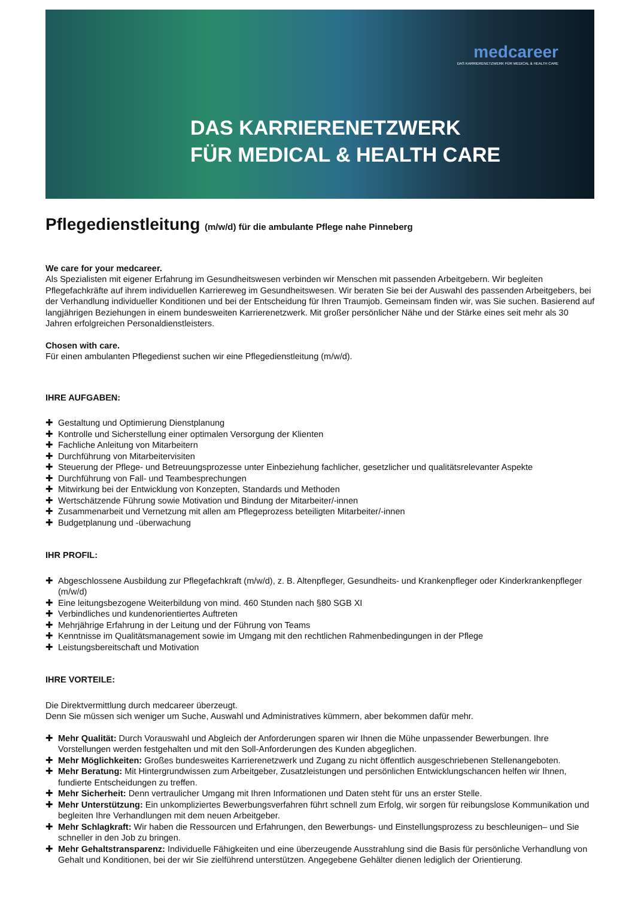medcareer
DAS KARRIERENETZWERK FÜR MEDICAL & HEALTH CARE
DAS KARRIERENETZWERK
FÜR MEDICAL & HEALTH CARE
Pflegedienstleitung (m/w/d) für die ambulante Pflege nahe Pinneberg
We care for your medcareer.
Als Spezialisten mit eigener Erfahrung im Gesundheitswesen verbinden wir Menschen mit passenden Arbeitgebern. Wir begleiten Pflegefachkräfte auf ihrem individuellen Karriereweg im Gesundheitswesen. Wir beraten Sie bei der Auswahl des passenden Arbeitgebers, bei der Verhandlung individueller Konditionen und bei der Entscheidung für Ihren Traumjob. Gemeinsam finden wir, was Sie suchen. Basierend auf langjährigen Beziehungen in einem bundesweiten Karrierenetzwerk. Mit großer persönlicher Nähe und der Stärke eines seit mehr als 30 Jahren erfolgreichen Personaldienstleisters.
Chosen with care.
Für einen ambulanten Pflegedienst suchen wir eine Pflegedienstleitung (m/w/d).
IHRE AUFGABEN:
✚ Gestaltung und Optimierung Dienstplanung
✚ Kontrolle und Sicherstellung einer optimalen Versorgung der Klienten
✚ Fachliche Anleitung von Mitarbeitern
✚ Durchführung von Mitarbeitervisiten
✚ Steuerung der Pflege- und Betreuungsprozesse unter Einbeziehung fachlicher, gesetzlicher und qualitätsrelevanter Aspekte
✚ Durchführung von Fall- und Teambesprechungen
✚ Mitwirkung bei der Entwicklung von Konzepten, Standards und Methoden
✚ Wertschätzende Führung sowie Motivation und Bindung der Mitarbeiter/-innen
✚ Zusammenarbeit und Vernetzung mit allen am Pflegeprozess beteiligten Mitarbeiter/-innen
✚ Budgetplanung und -überwachung
IHR PROFIL:
✚ Abgeschlossene Ausbildung zur Pflegefachkraft (m/w/d), z. B. Altenpfleger, Gesundheits- und Krankenpfleger oder Kinderkrankenpfleger (m/w/d)
✚ Eine leitungsbezogene Weiterbildung von mind. 460 Stunden nach §80 SGB XI
✚ Verbindliches und kundenorientiertes Auftreten
✚ Mehrjährige Erfahrung in der Leitung und der Führung von Teams
✚ Kenntnisse im Qualitätsmanagement sowie im Umgang mit den rechtlichen Rahmenbedingungen in der Pflege
✚ Leistungsbereitschaft und Motivation
IHRE VORTEILE:
Die Direktvermittlung durch medcareer überzeugt.
Denn Sie müssen sich weniger um Suche, Auswahl und Administratives kümmern, aber bekommen dafür mehr.
✚ Mehr Qualität: Durch Vorauswahl und Abgleich der Anforderungen sparen wir Ihnen die Mühe unpassender Bewerbungen. Ihre Vorstellungen werden festgehalten und mit den Soll-Anforderungen des Kunden abgeglichen.
✚ Mehr Möglichkeiten: Großes bundesweites Karrierenetzwerk und Zugang zu nicht öffentlich ausgeschriebenen Stellenangeboten.
✚ Mehr Beratung: Mit Hintergrundwissen zum Arbeitgeber, Zusatzleistungen und persönlichen Entwicklungschancen helfen wir Ihnen, fundierte Entscheidungen zu treffen.
✚ Mehr Sicherheit: Denn vertraulicher Umgang mit Ihren Informationen und Daten steht für uns an erster Stelle.
✚ Mehr Unterstützung: Ein unkompliziertes Bewerbungsverfahren führt schnell zum Erfolg, wir sorgen für reibungslose Kommunikation und begleiten Ihre Verhandlungen mit dem neuen Arbeitgeber.
✚ Mehr Schlagkraft: Wir haben die Ressourcen und Erfahrungen, den Bewerbungs- und Einstellungsprozess zu beschleunigen– und Sie schneller in den Job zu bringen.
✚ Mehr Gehaltstransparenz: Individuelle Fähigkeiten und eine überzeugende Ausstrahlung sind die Basis für persönliche Verhandlung von Gehalt und Konditionen, bei der wir Sie zielführend unterstützen. Angegebene Gehälter dienen lediglich der Orientierung.